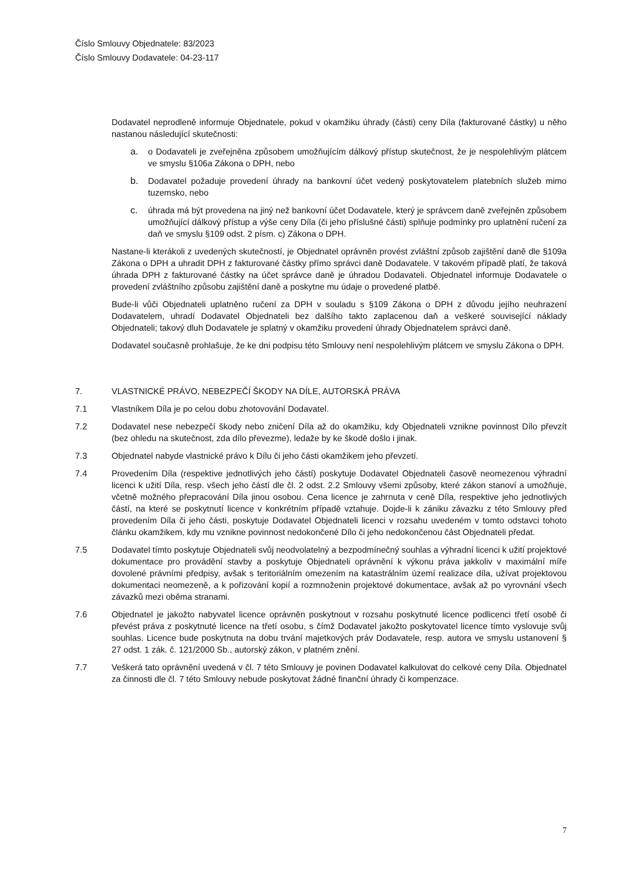Číslo Smlouvy Objednatele: 83/2023
Číslo Smlouvy Dodavatele: 04-23-117
Dodavatel neprodleně informuje Objednatele, pokud v okamžiku úhrady (části) ceny Díla (fakturované částky) u něho nastanou následující skutečnosti:
a. o Dodavateli je zveřejněna způsobem umožňujícím dálkový přístup skutečnost, že je nespolehlivým plátcem ve smyslu §106a Zákona o DPH, nebo
b. Dodavatel požaduje provedení úhrady na bankovní účet vedený poskytovatelem platebních služeb mimo tuzemsko, nebo
c. úhrada má být provedena na jiný než bankovní účet Dodavatele, který je správcem daně zveřejněn způsobem umožňující dálkový přístup a výše ceny Díla (či jeho příslušné části) splňuje podmínky pro uplatnění ručení za daň ve smyslu §109 odst. 2 písm. c) Zákona o DPH.
Nastane-li kterákoli z uvedených skutečností, je Objednatel oprávněn provést zvláštní způsob zajištění daně dle §109a Zákona o DPH a uhradit DPH z fakturované částky přímo správci daně Dodavatele. V takovém případě platí, že taková úhrada DPH z fakturované částky na účet správce daně je úhradou Dodavateli. Objednatel informuje Dodavatele o provedení zvláštního způsobu zajištění daně a poskytne mu údaje o provedené platbě.
Bude-li vůči Objednateli uplatněno ručení za DPH v souladu s §109 Zákona o DPH z důvodu jejího neuhrazení Dodavatelem, uhradí Dodavatel Objednateli bez dalšího takto zaplacenou daň a veškeré související náklady Objednateli; takový dluh Dodavatele je splatný v okamžiku provedení úhrady Objednatelem správci daně.
Dodavatel současně prohlašuje, že ke dni podpisu této Smlouvy není nespolehlivým plátcem ve smyslu Zákona o DPH.
7. VLASTNICKÉ PRÁVO, NEBEZPEČÍ ŠKODY NA DÍLE, AUTORSKÁ PRÁVA
7.1 Vlastníkem Díla je po celou dobu zhotovování Dodavatel.
7.2 Dodavatel nese nebezpečí škody nebo zničení Díla až do okamžiku, kdy Objednateli vznikne povinnost Dílo převzít (bez ohledu na skutečnost, zda dílo převezme), ledaže by ke škodě došlo i jinak.
7.3 Objednatel nabyde vlastnické právo k Dílu či jeho části okamžikem jeho převzetí.
7.4 Provedením Díla (respektive jednotlivých jeho částí) poskytuje Dodavatel Objednateli časově neomezenou výhradní licenci k užití Díla, resp. všech jeho částí dle čl. 2 odst. 2.2 Smlouvy všemi způsoby, které zákon stanoví a umožňuje, včetně možného přepracování Díla jinou osobou. Cena licence je zahrnuta v ceně Díla, respektive jeho jednotlivých částí, na které se poskytnutí licence v konkrétním případě vztahuje. Dojde-li k zániku závazku z této Smlouvy před provedením Díla či jeho části, poskytuje Dodavatel Objednateli licenci v rozsahu uvedeném v tomto odstavci tohoto článku okamžikem, kdy mu vznikne povinnost nedokončené Dílo či jeho nedokončenou část Objednateli předat.
7.5 Dodavatel tímto poskytuje Objednateli svůj neodvolatelný a bezpodmínečný souhlas a výhradní licenci k užití projektové dokumentace pro provádění stavby a poskytuje Objednateli oprávnění k výkonu práva jakkoliv v maximální míře dovolené právními předpisy, avšak s teritoriálním omezením na katastrálním území realizace díla, užívat projektovou dokumentaci neomezeně, a k pořizování kopií a rozmnoženin projektové dokumentace, avšak až po vyrovnání všech závazků mezi oběma stranami.
7.6 Objednatel je jakožto nabyvatel licence oprávněn poskytnout v rozsahu poskytnuté licence podlicenci třetí osobě či převést práva z poskytnuté licence na třetí osobu, s čímž Dodavatel jakožto poskytovatel licence tímto vyslovuje svůj souhlas. Licence bude poskytnuta na dobu trvání majetkových práv Dodavatele, resp. autora ve smyslu ustanovení § 27 odst. 1 zák. č. 121/2000 Sb., autorský zákon, v platném znění.
7.7 Veškerá tato oprávnění uvedená v čl. 7 této Smlouvy je povinen Dodavatel kalkulovat do celkové ceny Díla. Objednatel za činnosti dle čl. 7 této Smlouvy nebude poskytovat žádné finanční úhrady či kompenzace.
7